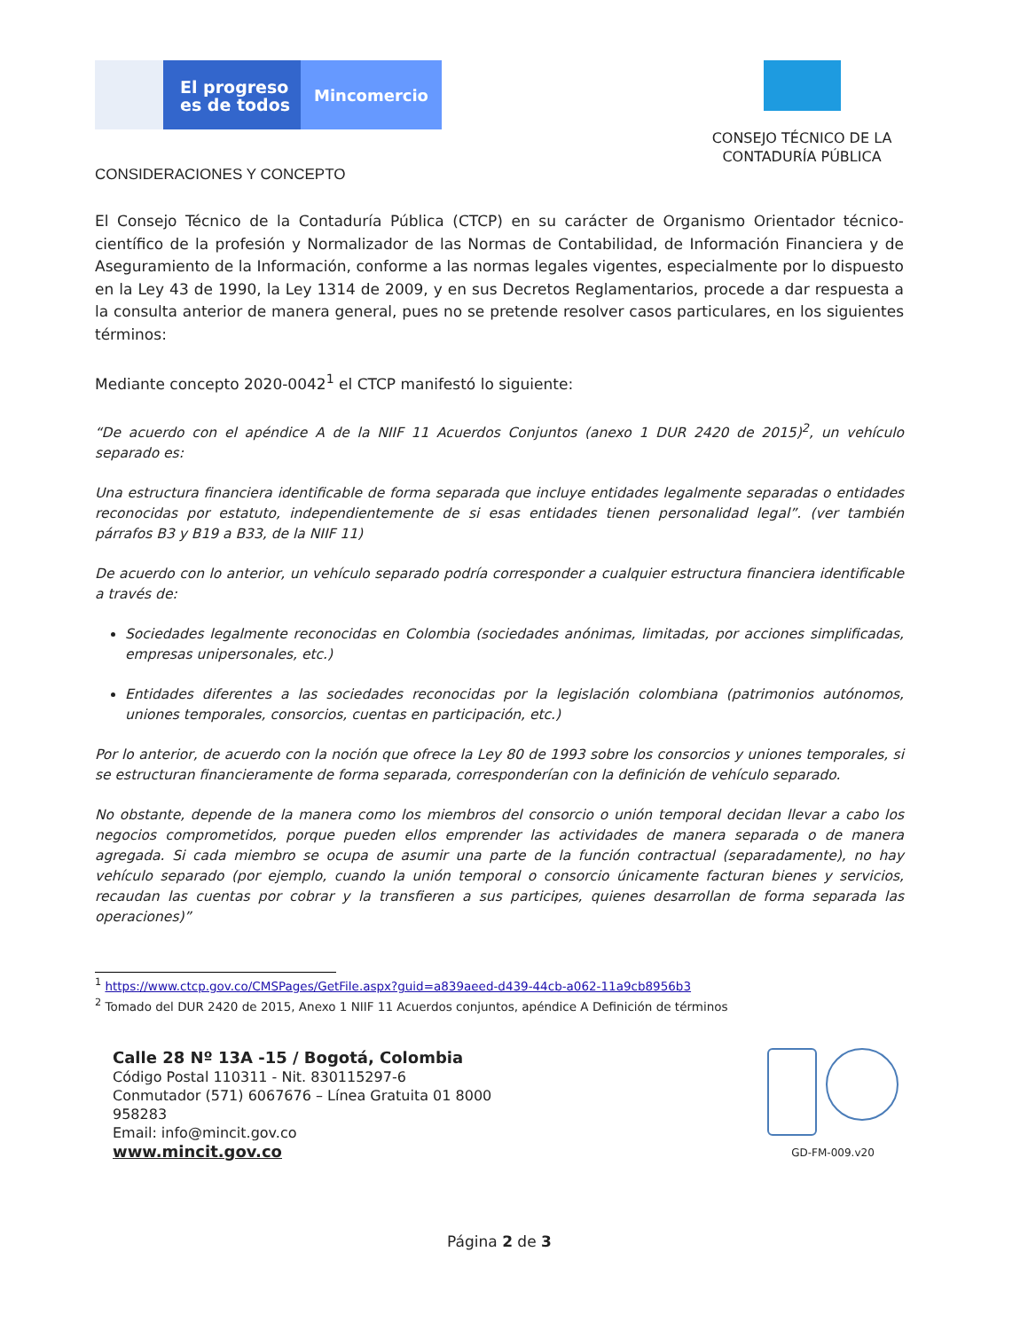El progreso es de todos
Mincomercio
CONSEJO TÉCNICO DE LA
CONTADURÍA PÚBLICA
CONSIDERACIONES Y CONCEPTO
El Consejo Técnico de la Contaduría Pública (CTCP) en su carácter de Organismo Orientador técnico-científico de la profesión y Normalizador de las Normas de Contabilidad, de Información Financiera y de Aseguramiento de la Información, conforme a las normas legales vigentes, especialmente por lo dispuesto en la Ley 43 de 1990, la Ley 1314 de 2009, y en sus Decretos Reglamentarios, procede a dar respuesta a la consulta anterior de manera general, pues no se pretende resolver casos particulares, en los siguientes términos:
Mediante concepto 2020-0042<sup>1</sup> el CTCP manifestó lo siguiente:
“De acuerdo con el apéndice A de la NIIF 11 Acuerdos Conjuntos (anexo 1 DUR 2420 de 2015)<sup>2</sup>, un vehículo separado es:
Una estructura financiera identificable de forma separada que incluye entidades legalmente separadas o entidades reconocidas por estatuto, independientemente de si esas entidades tienen personalidad legal”. (ver también párrafos B3 y B19 a B33, de la NIIF 11)
De acuerdo con lo anterior, un vehículo separado podría corresponder a cualquier estructura financiera identificable a través de:
Sociedades legalmente reconocidas en Colombia (sociedades anónimas, limitadas, por acciones simplificadas, empresas unipersonales, etc.)
Entidades diferentes a las sociedades reconocidas por la legislación colombiana (patrimonios autónomos, uniones temporales, consorcios, cuentas en participación, etc.)
Por lo anterior, de acuerdo con la noción que ofrece la Ley 80 de 1993 sobre los consorcios y uniones temporales, si se estructuran financieramente de forma separada, corresponderían con la definición de vehículo separado.
No obstante, depende de la manera como los miembros del consorcio o unión temporal decidan llevar a cabo los negocios comprometidos, porque pueden ellos emprender las actividades de manera separada o de manera agregada. Si cada miembro se ocupa de asumir una parte de la función contractual (separadamente), no hay vehículo separado (por ejemplo, cuando la unión temporal o consorcio únicamente facturan bienes y servicios, recaudan las cuentas por cobrar y la transfieren a sus participes, quienes desarrollan de forma separada las operaciones)”
<sup>1</sup> https://www.ctcp.gov.co/CMSPages/GetFile.aspx?guid=a839aeed-d439-44cb-a062-11a9cb8956b3
<sup>2</sup> Tomado del DUR 2420 de 2015, Anexo 1 NIIF 11 Acuerdos conjuntos, apéndice A Definición de términos
Calle 28 Nº 13A -15 / Bogotá, Colombia
Código Postal 110311 - Nit. 830115297-6
Conmutador (571) 6067676 – Línea Gratuita 01 8000
958283
Email: info@mincit.gov.co
www.mincit.gov.co
GD-FM-009.v20
Página 2 de 3